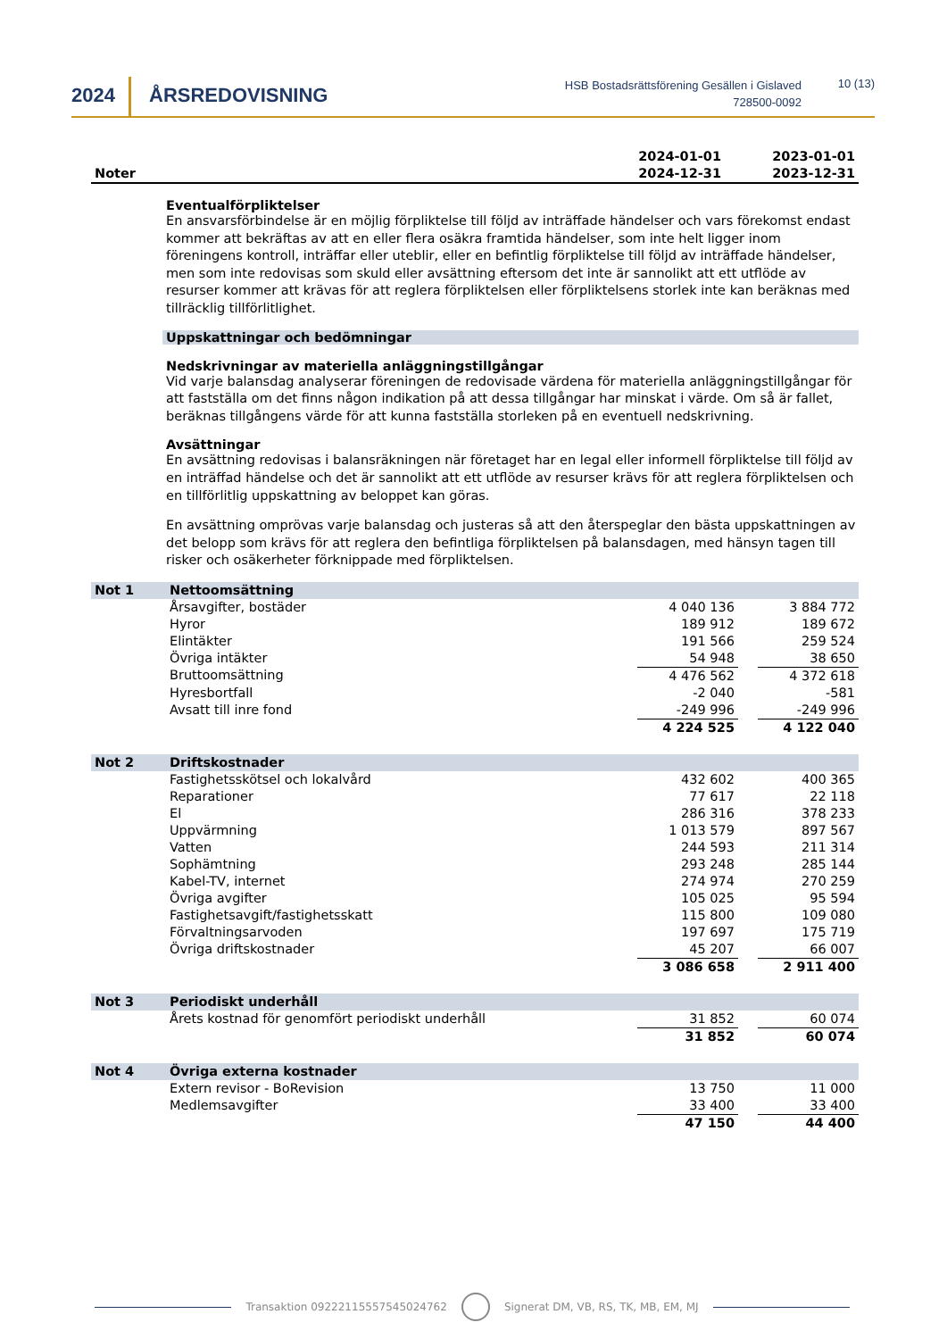2024 ÅRSREDOVISNING
HSB Bostadsrättsförening Gesällen i Gislaved
728500-0092
10 (13)
| Noter | 2024-01-01 2024-12-31 | | 2023-01-01 2023-12-31 |
Eventualförpliktelser
En ansvarsförbindelse är en möjlig förpliktelse till följd av inträffade händelser och vars förekomst endast kommer att bekräftas av att en eller flera osäkra framtida händelser, som inte helt ligger inom föreningens kontroll, inträffar eller uteblir, eller en befintlig förpliktelse till följd av inträffade händelser, men som inte redovisas som skuld eller avsättning eftersom det inte är sannolikt att ett utflöde av resurser kommer att krävas för att reglera förpliktelsen eller förpliktelsens storlek inte kan beräknas med tillräcklig tillförlitlighet.
Uppskattningar och bedömningar
Nedskrivningar av materiella anläggningstillgångar
Vid varje balansdag analyserar föreningen de redovisade värdena för materiella anläggningstillgångar för att fastställa om det finns någon indikation på att dessa tillgångar har minskat i värde. Om så är fallet, beräknas tillgångens värde för att kunna fastställa storleken på en eventuell nedskrivning.
Avsättningar
En avsättning redovisas i balansräkningen när företaget har en legal eller informell förpliktelse till följd av en inträffad händelse och det är sannolikt att ett utflöde av resurser krävs för att reglera förpliktelsen och en tillförlitlig uppskattning av beloppet kan göras.
En avsättning omprövas varje balansdag och justeras så att den återspeglar den bästa uppskattningen av det belopp som krävs för att reglera den befintliga förpliktelsen på balansdagen, med hänsyn tagen till risker och osäkerheter förknippade med förpliktelsen.
| Not 1 | Nettoomsättning | | | |
| | Årsavgifter, bostäder | 4 040 136 | | 3 884 772 |
| | Hyror | 189 912 | | 189 672 |
| | Elintäkter | 191 566 | | 259 524 |
| | Övriga intäkter | 54 948 | | 38 650 |
| | Bruttoomsättning | 4 476 562 | | 4 372 618 |
| | Hyresbortfall | -2 040 | | -581 |
| | Avsatt till inre fond | -249 996 | | -249 996 |
| | | 4 224 525 | | 4 122 040 |
| Not 2 | Driftskostnader | | | |
| | Fastighetsskötsel och lokalvård | 432 602 | | 400 365 |
| | Reparationer | 77 617 | | 22 118 |
| | El | 286 316 | | 378 233 |
| | Uppvärmning | 1 013 579 | | 897 567 |
| | Vatten | 244 593 | | 211 314 |
| | Sophämtning | 293 248 | | 285 144 |
| | Kabel-TV, internet | 274 974 | | 270 259 |
| | Övriga avgifter | 105 025 | | 95 594 |
| | Fastighetsavgift/fastighetsskatt | 115 800 | | 109 080 |
| | Förvaltningsarvoden | 197 697 | | 175 719 |
| | Övriga driftskostnader | 45 207 | | 66 007 |
| | | 3 086 658 | | 2 911 400 |
| Not 3 | Periodiskt underhåll | | | |
| | Årets kostnad för genomfört periodiskt underhåll | 31 852 | | 60 074 |
| | | 31 852 | | 60 074 |
| Not 4 | Övriga externa kostnader | | | |
| | Extern revisor - BoRevision | 13 750 | | 11 000 |
| | Medlemsavgifter | 33 400 | | 33 400 |
| | | 47 150 | | 44 400 |
Transaktion 09222115557545024762
Signerat DM, VB, RS, TK, MB, EM, MJ